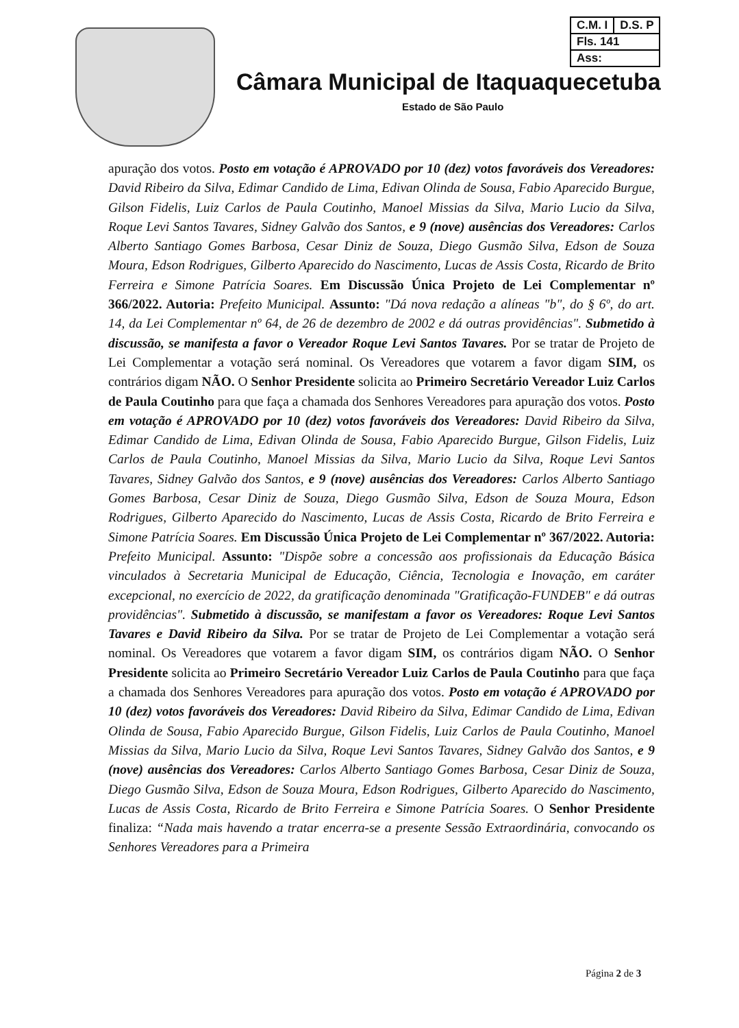| C.M. I | D.S. P |
| Fls. 141 | |
| Ass: | |
Câmara Municipal de Itaquaquecetuba
Estado de São Paulo
apuração dos votos. Posto em votação é APROVADO por 10 (dez) votos favoráveis dos Vereadores: David Ribeiro da Silva, Edimar Candido de Lima, Edivan Olinda de Sousa, Fabio Aparecido Burgue, Gilson Fidelis, Luiz Carlos de Paula Coutinho, Manoel Missias da Silva, Mario Lucio da Silva, Roque Levi Santos Tavares, Sidney Galvão dos Santos, e 9 (nove) ausências dos Vereadores: Carlos Alberto Santiago Gomes Barbosa, Cesar Diniz de Souza, Diego Gusmão Silva, Edson de Souza Moura, Edson Rodrigues, Gilberto Aparecido do Nascimento, Lucas de Assis Costa, Ricardo de Brito Ferreira e Simone Patrícia Soares. Em Discussão Única Projeto de Lei Complementar nº 366/2022. Autoria: Prefeito Municipal. Assunto: "Dá nova redação a alíneas "b", do § 6º, do art. 14, da Lei Complementar nº 64, de 26 de dezembro de 2002 e dá outras providências". Submetido à discussão, se manifesta a favor o Vereador Roque Levi Santos Tavares. Por se tratar de Projeto de Lei Complementar a votação será nominal. Os Vereadores que votarem a favor digam SIM, os contrários digam NÃO. O Senhor Presidente solicita ao Primeiro Secretário Vereador Luiz Carlos de Paula Coutinho para que faça a chamada dos Senhores Vereadores para apuração dos votos. Posto em votação é APROVADO por 10 (dez) votos favoráveis dos Vereadores: David Ribeiro da Silva, Edimar Candido de Lima, Edivan Olinda de Sousa, Fabio Aparecido Burgue, Gilson Fidelis, Luiz Carlos de Paula Coutinho, Manoel Missias da Silva, Mario Lucio da Silva, Roque Levi Santos Tavares, Sidney Galvão dos Santos, e 9 (nove) ausências dos Vereadores: Carlos Alberto Santiago Gomes Barbosa, Cesar Diniz de Souza, Diego Gusmão Silva, Edson de Souza Moura, Edson Rodrigues, Gilberto Aparecido do Nascimento, Lucas de Assis Costa, Ricardo de Brito Ferreira e Simone Patrícia Soares. Em Discussão Única Projeto de Lei Complementar nº 367/2022. Autoria: Prefeito Municipal. Assunto: "Dispõe sobre a concessão aos profissionais da Educação Básica vinculados à Secretaria Municipal de Educação, Ciência, Tecnologia e Inovação, em caráter excepcional, no exercício de 2022, da gratificação denominada "Gratificação-FUNDEB" e dá outras providências". Submetido à discussão, se manifestam a favor os Vereadores: Roque Levi Santos Tavares e David Ribeiro da Silva. Por se tratar de Projeto de Lei Complementar a votação será nominal. Os Vereadores que votarem a favor digam SIM, os contrários digam NÃO. O Senhor Presidente solicita ao Primeiro Secretário Vereador Luiz Carlos de Paula Coutinho para que faça a chamada dos Senhores Vereadores para apuração dos votos. Posto em votação é APROVADO por 10 (dez) votos favoráveis dos Vereadores: David Ribeiro da Silva, Edimar Candido de Lima, Edivan Olinda de Sousa, Fabio Aparecido Burgue, Gilson Fidelis, Luiz Carlos de Paula Coutinho, Manoel Missias da Silva, Mario Lucio da Silva, Roque Levi Santos Tavares, Sidney Galvão dos Santos, e 9 (nove) ausências dos Vereadores: Carlos Alberto Santiago Gomes Barbosa, Cesar Diniz de Souza, Diego Gusmão Silva, Edson de Souza Moura, Edson Rodrigues, Gilberto Aparecido do Nascimento, Lucas de Assis Costa, Ricardo de Brito Ferreira e Simone Patrícia Soares. O Senhor Presidente finaliza: “Nada mais havendo a tratar encerra-se a presente Sessão Extraordinária, convocando os Senhores Vereadores para a Primeira
Página 2 de 3